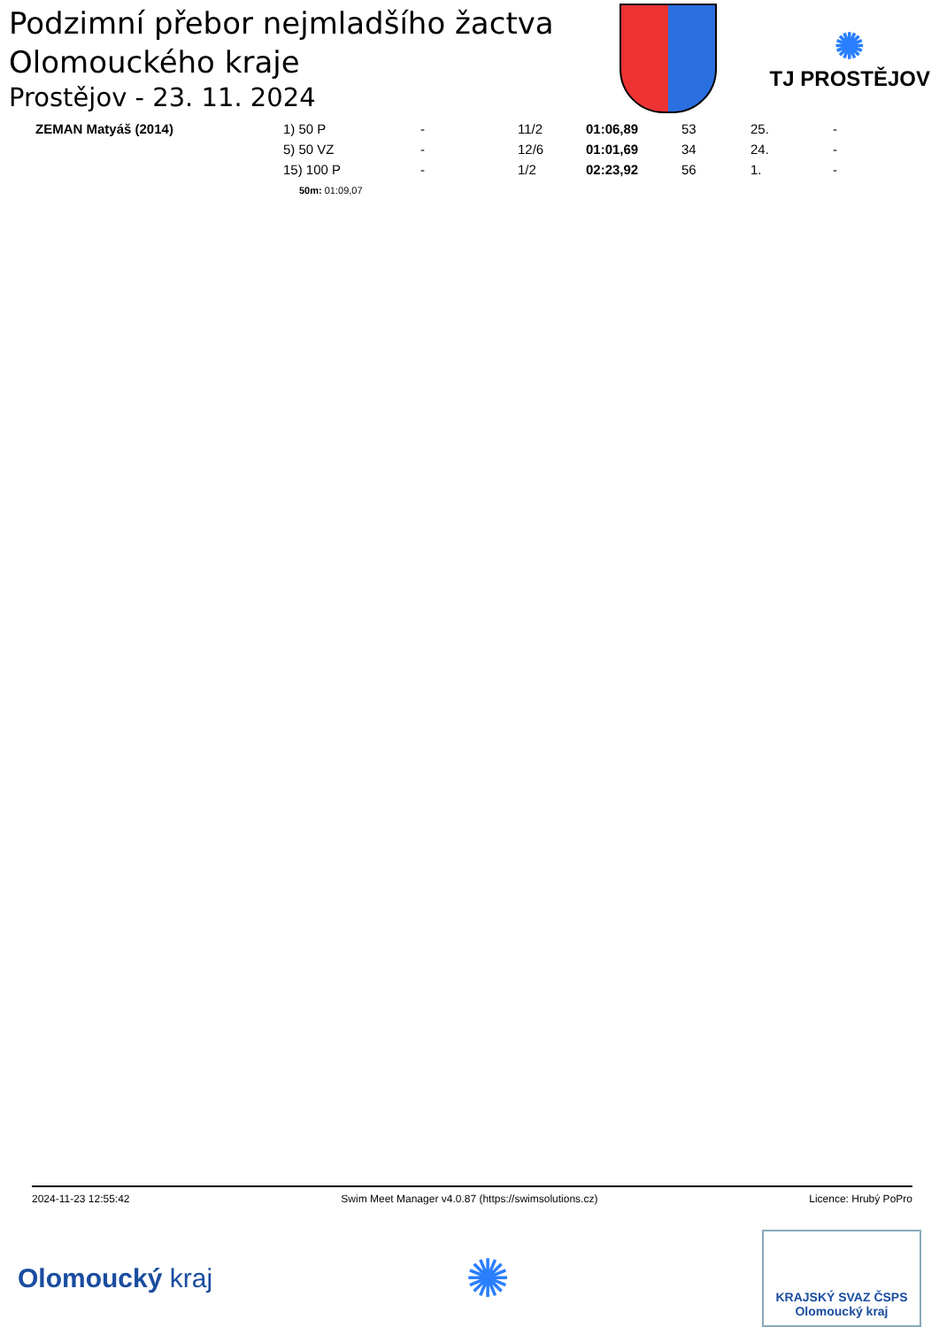Podzimní přebor nejmladšího žactva
Olomouckého kraje
Prostějov - 23. 11. 2024
✺
TJ PROSTĚJOV
| ZEMAN Matyáš (2014) | 1) 50 P | - | 11/2 | 01:06,89 | 53 | 25. | - |
| | 5) 50 VZ | - | 12/6 | 01:01,69 | 34 | 24. | - |
| | 15) 100 P | - | 1/2 | 02:23,92 | 56 | 1. | - |
| | 50m: 01:09,07 | | | | | | |
2024-11-23 12:55:42 Swim Meet Manager v4.0.87 (https://swimsolutions.cz) Licence: Hrubý PoPro
Olomoucký kraj
✺
KRAJSKÝ SVAZ ČSPS
Olomoucký kraj